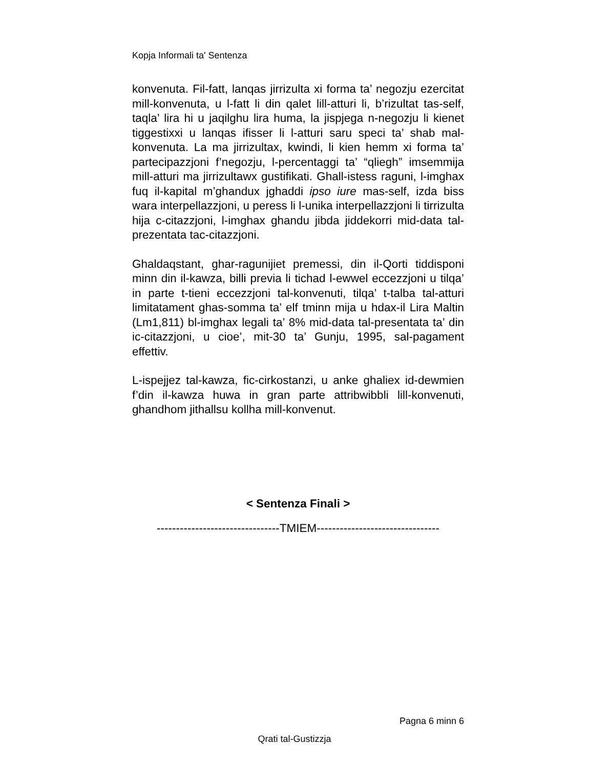Kopja Informali ta' Sentenza
konvenuta. Fil-fatt, lanqas jirrizulta xi forma ta’ negozju ezercitat mill-konvenuta, u l-fatt li din qalet lill-atturi li, b’rizultat tas-self, taqla’ lira hi u jaqilghu lira huma, la jispjega n-negozju li kienet tiggestixxi u lanqas ifisser li l-atturi saru speci ta’ shab mal-konvenuta. La ma jirrizultax, kwindi, li kien hemm xi forma ta’ partecipazzjoni f’negozju, l-percentaggi ta’ “qliegh” imsemmija mill-atturi ma jirrizultawx gustifikati. Ghall-istess raguni, l-imghax fuq il-kapital m’ghandux jghaddi ipso iure mas-self, izda biss wara interpellazzjoni, u peress li l-unika interpellazzjoni li tirrizulta hija c-citazzjoni, l-imghax ghandu jibda jiddekorri mid-data tal-prezentata tac-citazzjoni.
Ghaldaqstant, ghar-ragunijiet premessi, din il-Qorti tiddisponi minn din il-kawza, billi previa li tichad l-ewwel eccezzjoni u tilqa’ in parte t-tieni eccezzjoni tal-konvenuti, tilqa’ t-talba tal-atturi limitatament ghas-somma ta’ elf tminn mija u hdax-il Lira Maltin (Lm1,811) bl-imghax legali ta’ 8% mid-data tal-presentata ta’ din ic-citazzjoni, u cioe’, mit-30 ta’ Gunju, 1995, sal-pagament effettiv.
L-ispejjez tal-kawza, fic-cirkostanzi, u anke ghaliex id-dewmien f’din il-kawza huwa in gran parte attribwibbli lill-konvenuti, ghandhom jithallsu kollha mill-konvenut.
< Sentenza Finali >
--------------------------------TMIEM--------------------------------
Pagna 6 minn 6
Qrati tal-Gustizzja